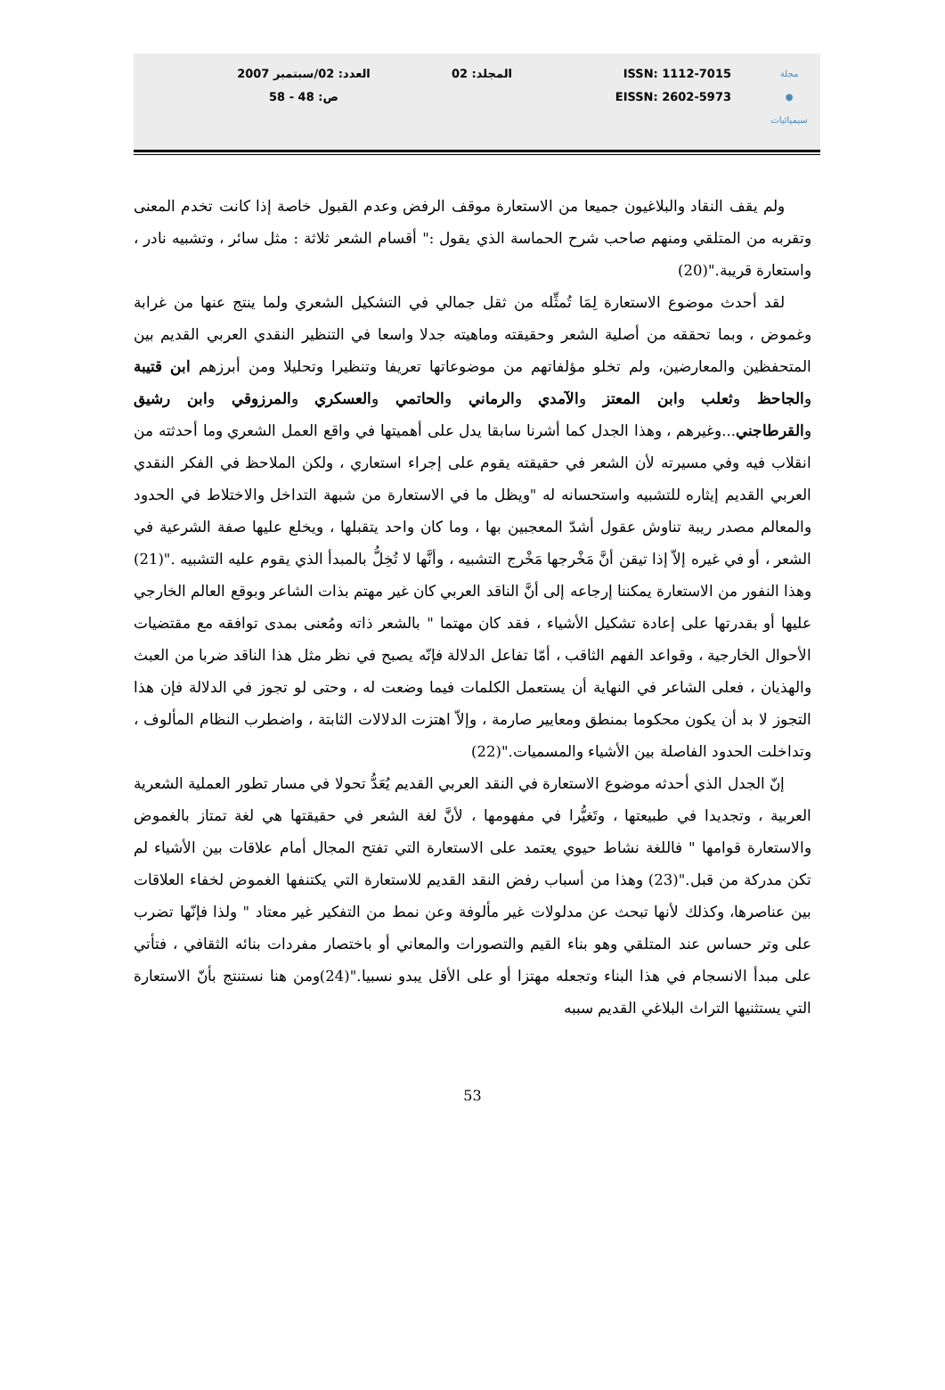مجلة
●
سيميائيات
ISSN: 1112-7015
EISSN: 2602-5973
المجلد: 02 العدد: 02/سبتمبر 2007
ص: 48 - 58
ولم يقف النقاد والبلاغيون جميعا من الاستعارة موقف الرفض وعدم القبول خاصة إذا كانت تخدم المعنى وتقربه من المتلقي ومنهم صاحب شرح الحماسة الذي يقول :" أقسام الشعر ثلاثة : مثل سائر ، وتشبيه نادر ، واستعارة قريبة."(20)
لقد أحدث موضوع الاستعارة لِمَا تُمثِّله من ثقل جمالي في التشكيل الشعري ولما ينتج عنها من غرابة وغموض ، وبما تحققه من أصلية الشعر وحقيقته وماهيته جدلا واسعا في التنظير النقدي العربي القديم بين المتحفظين والمعارضين، ولم تخلو مؤلفاتهم من موضوعاتها تعريفا وتنظيرا وتحليلا ومن أبرزهم ابن قتيبة والجاحظ وثعلب وابن المعتز والآمدي والرماني والحاتمي والعسكري والمرزوقي وابن رشيق والقرطاجني...وغيرهم ، وهذا الجدل كما أشرنا سابقا يدل على أهميتها في واقع العمل الشعري وما أحدثته من انقلاب فيه وفي مسيرته لأن الشعر في حقيقته يقوم على إجراء استعاري ، ولكن الملاحظ في الفكر النقدي العربي القديم إيثاره للتشبيه واستحسانه له "ويظل ما في الاستعارة من شبهة التداخل والاختلاط في الحدود والمعالم مصدر ريبة تناوش عقول أشدّ المعجبين بها ، وما كان واحد يتقبلها ، ويخلع عليها صفة الشرعية في الشعر ، أو في غيره إلاّ إذا تيقن أنَّ مَخْرجها مَخْرج التشبيه ، وأنَّها لا تُخِلُّ بالمبدأ الذي يقوم عليه التشبيه ."(21) وهذا النفور من الاستعارة يمكننا إرجاعه إلى أنَّ الناقد العربي كان غير مهتم بذات الشاعر وبوقع العالم الخارجي عليها أو بقدرتها على إعادة تشكيل الأشياء ، فقد كان مهتما " بالشعر ذاته ومُعنى بمدى توافقه مع مقتضيات الأحوال الخارجية ، وقواعد الفهم الثاقب ، أمّا تفاعل الدلالة فإنّه يصبح في نظر مثل هذا الناقد ضربا من العبث والهذيان ، فعلى الشاعر في النهاية أن يستعمل الكلمات فيما وضعت له ، وحتى لو تجوز في الدلالة فإن هذا التجوز لا بد أن يكون محكوما بمنطق ومعايير صارمة ، وإلاّ اهتزت الدلالات الثابتة ، واضطرب النظام المألوف ، وتداخلت الحدود الفاصلة بين الأشياء والمسميات."(22)
إنّ الجدل الذي أحدثه موضوع الاستعارة في النقد العربي القديم يُعَدُّ تحولا في مسار تطور العملية الشعرية العربية ، وتجديدا في طبيعتها ، وتَغيُّرا في مفهومها ، لأنَّ لغة الشعر في حقيقتها هي لغة تمتاز بالغموض والاستعارة قوامها " فاللغة نشاط حيوي يعتمد على الاستعارة التي تفتح المجال أمام علاقات بين الأشياء لم تكن مدركة من قبل."(23) وهذا من أسباب رفض النقد القديم للاستعارة التي يكتنفها الغموض لخفاء العلاقات بين عناصرها، وكذلك لأنها تبحث عن مدلولات غير مألوفة وعن نمط من التفكير غير معتاد " ولذا فإنّها تضرب على وتر حساس عند المتلقي وهو بناء القيم والتصورات والمعاني أو باختصار مفردات بنائه الثقافي ، فتأتي على مبدأ الانسجام في هذا البناء وتجعله مهتزا أو على الأقل يبدو نسبيا."(24)ومن هنا نستنتج بأنّ الاستعارة التي يستثنيها التراث البلاغي القديم سببه
53